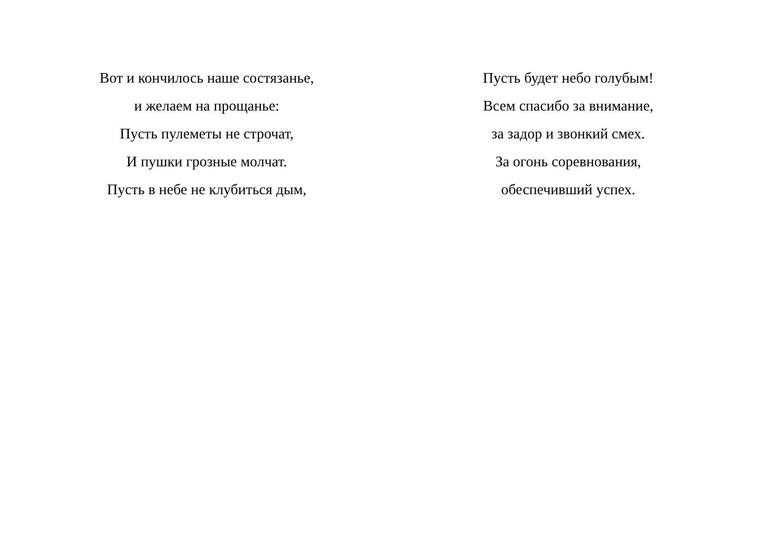Вот и кончилось наше состязанье,
и желаем на прощанье:
Пусть пулеметы не строчат,
И пушки грозные молчат.
Пусть в небе не клубиться дым,
Пусть будет небо голубым!
Всем спасибо за внимание,
за задор и звонкий смех.
За огонь соревнования,
обеспечивший успех.